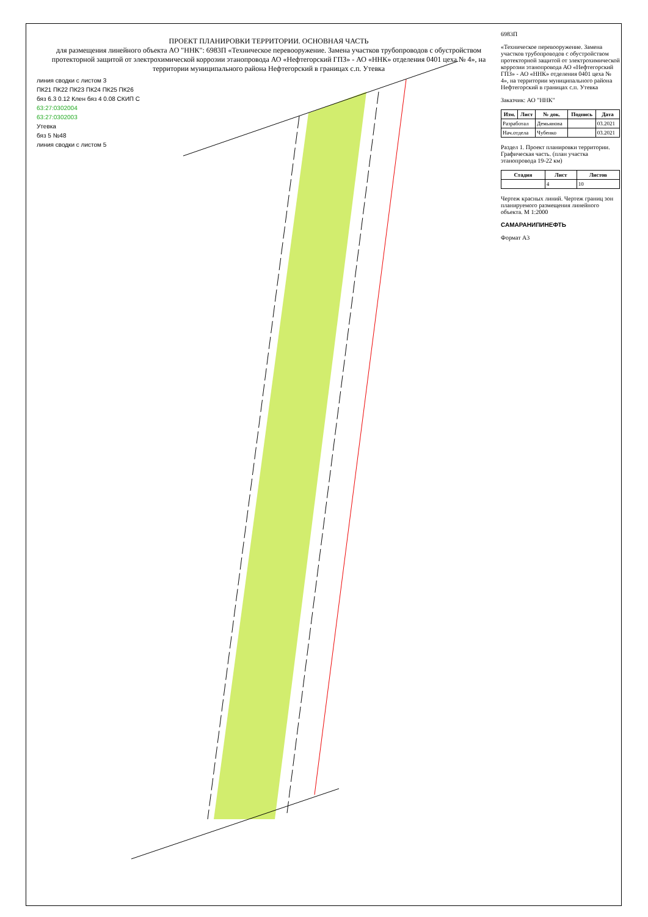ПРОЕКТ ПЛАНИРОВКИ ТЕРРИТОРИИ. ОСНОВНАЯ ЧАСТЬ
для размещения линейного объекта АО "ННК": 6983П «Техническое перевооружение. Замена участков трубопроводов с обустройством протекторной защитой от электрохимической коррозии этанопровода АО «Нефтегорский ГПЗ» - АО «ННК» отделения 0401 цеха № 4», на территории муниципального района Нефтегорский в границах с.п. Утевка
линия сводки с листом 3
ПК21 ПК22 ПК23 ПК24 ПК25 ПК26
бяз 6.3 0.12 Клен бяз 4 0.08 СКИП С
63:27:0302004
63:27:0302003
Утевка
бяз 5 №48
линия сводки с листом 5
6983П
«Техническое перевооружение. Замена участков трубопроводов с обустройством протекторной защитой от электрохимической коррозии этанопровода АО «Нефтегорский ГПЗ» - АО «ННК» отделения 0401 цеха № 4», на территории муниципального района Нефтегорский в границах с.п. Утевка
Заказчик: АО "ННК"
| Изм. | Лист | № док. | Подпись | Дата |
| --- | --- | --- | --- | --- |
| Разработал | | Демьянова | | 03.2021 |
| Нач.отдела | | Чубенко | | 03.2021 |
Раздел 1. Проект планировки территории. Графическая часть. (план участка этанопровода 19-22 км)
| Стадия | Лист | Листов |
| --- | --- | --- |
| | 4 | 10 |
Чертеж красных линий. Чертеж границ зон планируемого размещения линейного объекта. М 1:2000
САМАРАНИПИНЕФТЬ
Формат А3